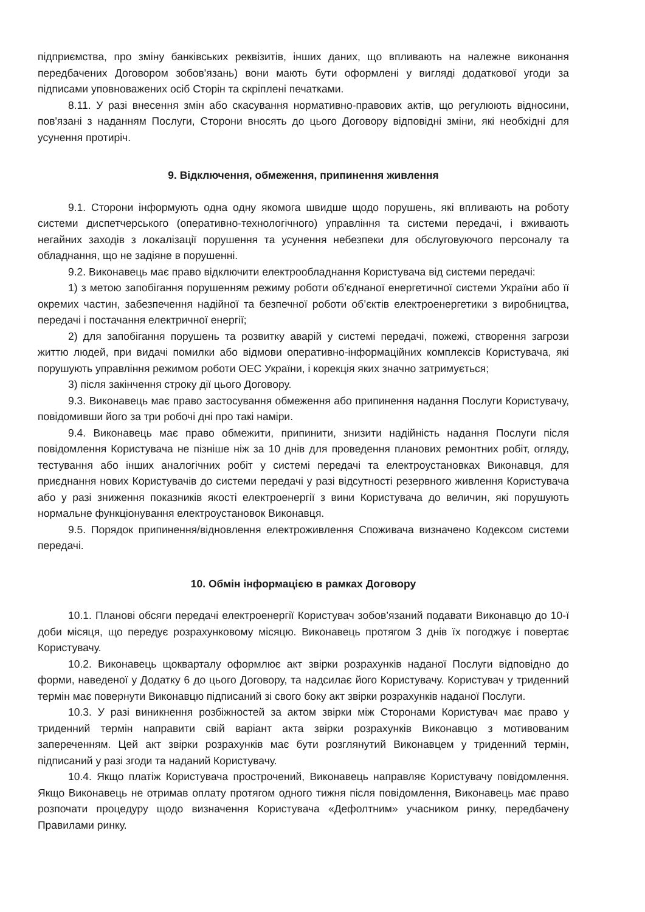підприємства, про зміну банківських реквізитів, інших даних, що впливають на належне виконання передбачених Договором зобов'язань) вони мають бути оформлені у вигляді додаткової угоди за підписами уповноважених осіб Сторін та скріплені печатками.
8.11. У разі внесення змін або скасування нормативно-правових актів, що регулюють відносини, пов'язані з наданням Послуги, Сторони вносять до цього Договору відповідні зміни, які необхідні для усунення протиріч.
9. Відключення, обмеження, припинення живлення
9.1. Сторони інформують одна одну якомога швидше щодо порушень, які впливають на роботу системи диспетчерського (оперативно-технологічного) управління та системи передачі, і вживають негайних заходів з локалізації порушення та усунення небезпеки для обслуговуючого персоналу та обладнання, що не задіяне в порушенні.
9.2. Виконавець має право відключити електрообладнання Користувача від системи передачі:
1) з метою запобігання порушенням режиму роботи об’єднаної енергетичної системи України або її окремих частин, забезпечення надійної та безпечної роботи об’єктів електроенергетики з виробництва, передачі і постачання електричної енергії;
2) для запобігання порушень та розвитку аварій у системі передачі, пожежі, створення загрози життю людей, при видачі помилки або відмови оперативно-інформаційних комплексів Користувача, які порушують управління режимом роботи ОЕС України, і корекція яких значно затримується;
3) після закінчення строку дії цього Договору.
9.3. Виконавець має право застосування обмеження або припинення надання Послуги Користувачу, повідомивши його за три робочі дні про такі наміри.
9.4. Виконавець має право обмежити, припинити, знизити надійність надання Послуги після повідомлення Користувача не пізніше ніж за 10 днів для проведення планових ремонтних робіт, огляду, тестування або інших аналогічних робіт у системі передачі та електроустановках Виконавця, для приєднання нових Користувачів до системи передачі у разі відсутності резервного живлення Користувача або у разі зниження показників якості електроенергії з вини Користувача до величин, які порушують нормальне функціонування електроустановок Виконавця.
9.5. Порядок припинення/відновлення електроживлення Споживача визначено Кодексом системи передачі.
10. Обмін інформацією в рамках Договору
10.1. Планові обсяги передачі електроенергії Користувач зобов’язаний подавати Виконавцю до 10-ї доби місяця, що передує розрахунковому місяцю. Виконавець протягом 3 днів їх погоджує і повертає Користувачу.
10.2. Виконавець щокварталу оформлює акт звірки розрахунків наданої Послуги відповідно до форми, наведеної у Додатку 6 до цього Договору, та надсилає його Користувачу. Користувач у триденний термін має повернути Виконавцю підписаний зі свого боку акт звірки розрахунків наданої Послуги.
10.3. У разі виникнення розбіжностей за актом звірки між Сторонами Користувач має право у триденний термін направити свій варіант акта звірки розрахунків Виконавцю з мотивованим запереченням. Цей акт звірки розрахунків має бути розглянутий Виконавцем у триденний термін, підписаний у разі згоди та наданий Користувачу.
10.4. Якщо платіж Користувача прострочений, Виконавець направляє Користувачу повідомлення. Якщо Виконавець не отримав оплату протягом одного тижня після повідомлення, Виконавець має право розпочати процедуру щодо визначення Користувача «Дефолтним» учасником ринку, передбачену Правилами ринку.